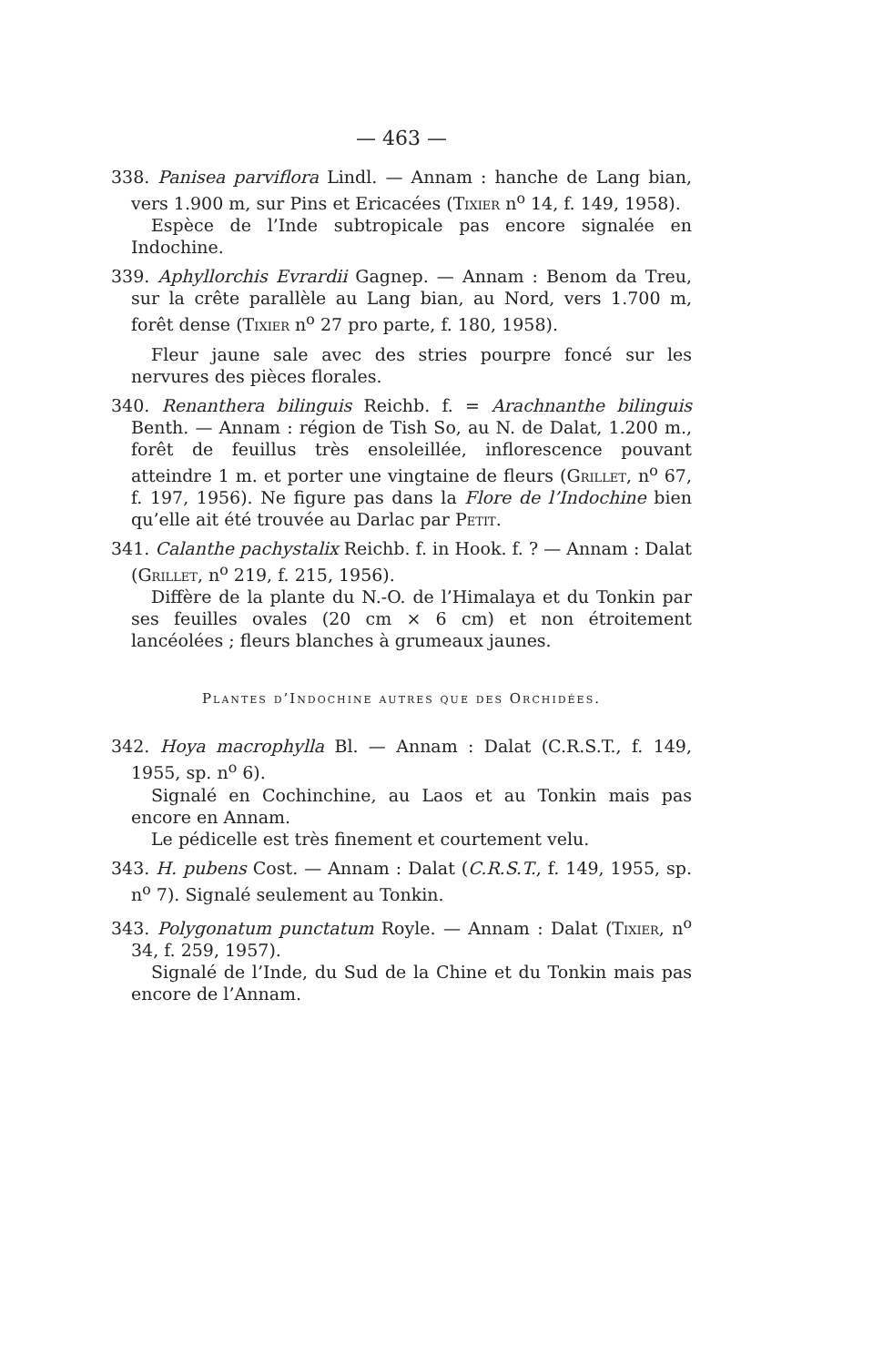— 463 —
338. Panisea parviflora Lindl. — Annam : hanche de Lang bian, vers 1.900 m, sur Pins et Ericacées (Tixier n<sup>o</sup> 14, f. 149, 1958).
Espèce de l’Inde subtropicale pas encore signalée en Indochine.
339. Aphyllorchis Evrardii Gagnep. — Annam : Benom da Treu, sur la crête parallèle au Lang bian, au Nord, vers 1.700 m, forêt dense (Tixier n<sup>o</sup> 27 pro parte, f. 180, 1958).
Fleur jaune sale avec des stries pourpre foncé sur les nervures des pièces florales.
340. Renanthera bilinguis Reichb. f. = Arachnanthe bilinguis Benth. — Annam : région de Tish So, au N. de Dalat, 1.200 m., forêt de feuillus très ensoleillée, inflorescence pouvant atteindre 1 m. et porter une vingtaine de fleurs (Grillet, n<sup>o</sup> 67, f. 197, 1956). Ne figure pas dans la Flore de l’Indochine bien qu’elle ait été trouvée au Darlac par Petit.
341. Calanthe pachystalix Reichb. f. in Hook. f. ? — Annam : Dalat (Grillet, n<sup>o</sup> 219, f. 215, 1956).
Diffère de la plante du N.-O. de l’Himalaya et du Tonkin par ses feuilles ovales (20 cm × 6 cm) et non étroitement lancéolées ; fleurs blanches à grumeaux jaunes.
Plantes d’Indochine autres que des Orchidées.
342. Hoya macrophylla Bl. — Annam : Dalat (C.R.S.T., f. 149, 1955, sp. n<sup>o</sup> 6).
Signalé en Cochinchine, au Laos et au Tonkin mais pas encore en Annam.
Le pédicelle est très finement et courtement velu.
343. H. pubens Cost. — Annam : Dalat (C.R.S.T., f. 149, 1955, sp. n<sup>o</sup> 7). Signalé seulement au Tonkin.
343. Polygonatum punctatum Royle. — Annam : Dalat (Tixier, n<sup>o</sup> 34, f. 259, 1957).
Signalé de l’Inde, du Sud de la Chine et du Tonkin mais pas encore de l’Annam.